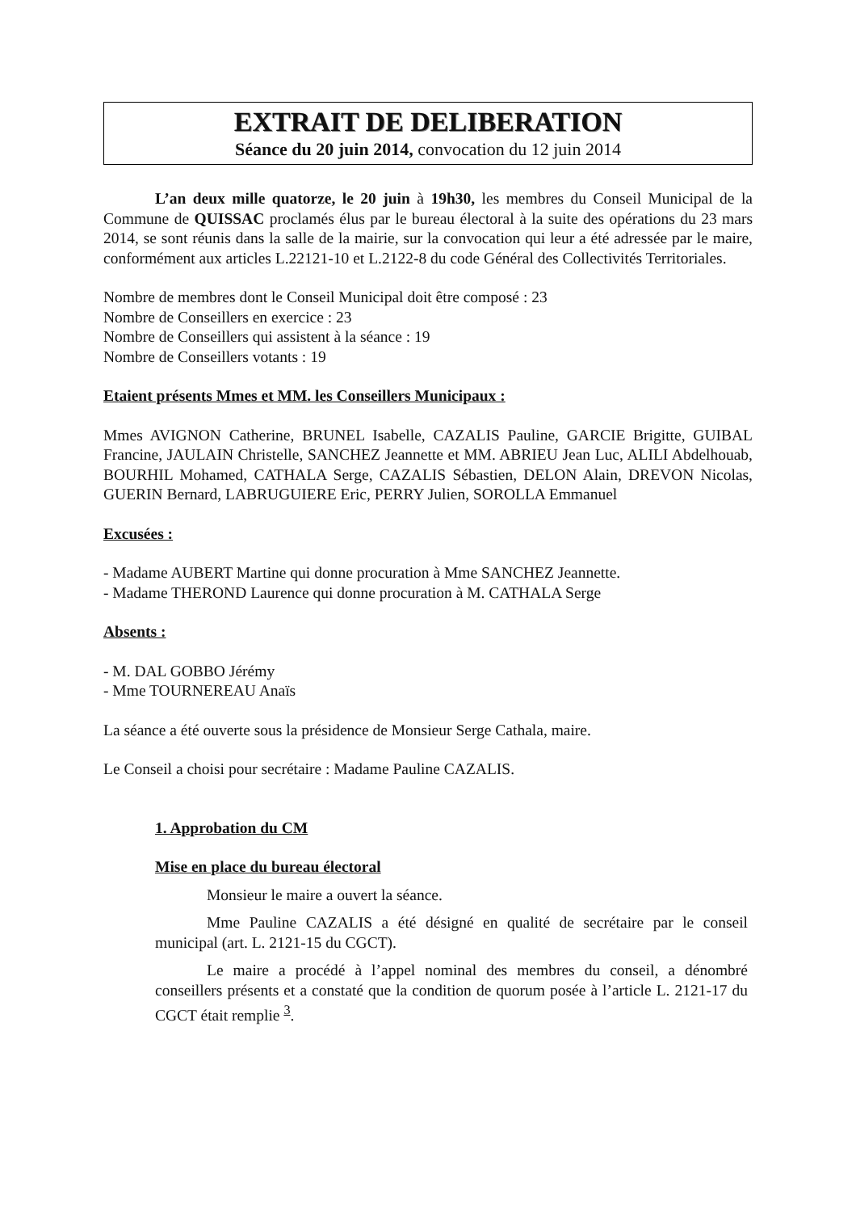EXTRAIT DE DELIBERATION
Séance du 20 juin 2014, convocation du 12 juin 2014
L’an deux mille quatorze, le 20 juin à 19h30, les membres du Conseil Municipal de la Commune de QUISSAC proclamés élus par le bureau électoral à la suite des opérations du 23 mars 2014, se sont réunis dans la salle de la mairie, sur la convocation qui leur a été adressée par le maire, conformément aux articles L.22121-10 et L.2122-8 du code Général des Collectivités Territoriales.
Nombre de membres dont le Conseil Municipal doit être composé : 23
Nombre de Conseillers en exercice : 23
Nombre de Conseillers qui assistent à la séance : 19
Nombre de Conseillers votants : 19
Etaient présents Mmes et MM. les Conseillers Municipaux :
Mmes AVIGNON Catherine, BRUNEL Isabelle, CAZALIS Pauline, GARCIE Brigitte, GUIBAL Francine, JAULAIN Christelle, SANCHEZ Jeannette et MM. ABRIEU Jean Luc, ALILI Abdelhouab, BOURHIL Mohamed, CATHALA Serge, CAZALIS Sébastien, DELON Alain, DREVON Nicolas, GUERIN Bernard, LABRUGUIERE Eric, PERRY Julien, SOROLLA Emmanuel
Excusées :
- Madame AUBERT Martine qui donne procuration à Mme SANCHEZ Jeannette.
- Madame THEROND Laurence qui donne procuration à M. CATHALA Serge
Absents :
- M. DAL GOBBO Jérémy
- Mme TOURNEREAU Anaïs
La séance a été ouverte sous la présidence de Monsieur Serge Cathala, maire.
Le Conseil a choisi pour secrétaire : Madame Pauline CAZALIS.
1. Approbation du CM
Mise en place du bureau électoral
Monsieur le maire a ouvert la séance.
Mme Pauline CAZALIS a été désigné en qualité de secrétaire par le conseil municipal (art. L. 2121-15 du CGCT).
Le maire a procédé à l’appel nominal des membres du conseil, a dénombré conseillers présents et a constaté que la condition de quorum posée à l’article L. 2121-17 du CGCT était remplie <sup>3</sup>.